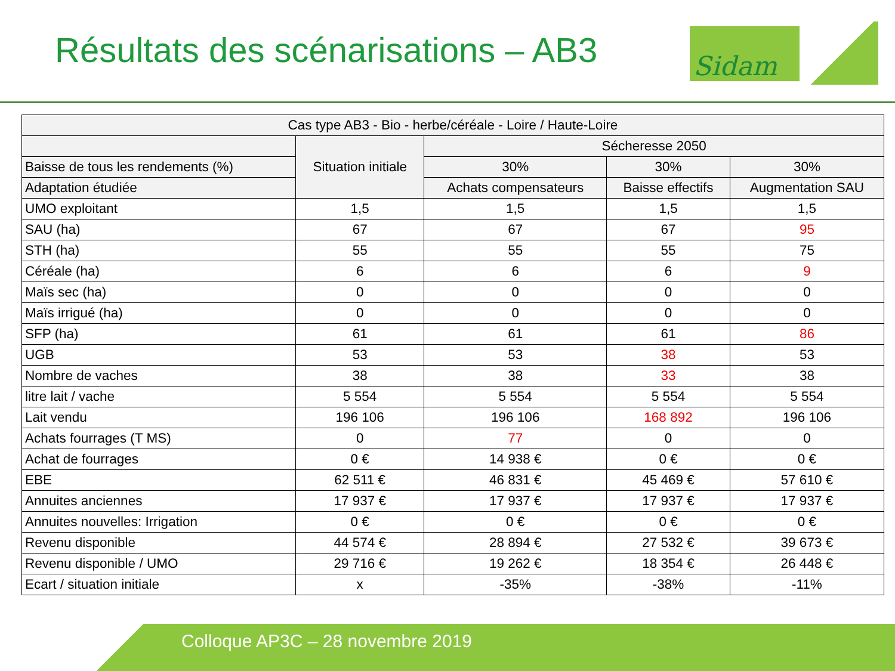Résultats des scénarisations – AB3
Sidam
| Cas type AB3 - Bio - herbe/céréale - Loire / Haute-Loire | | | | |
| --- | --- | --- | --- | --- |
| | Situation initiale | Sécheresse 2050 | | |
| Baisse de tous les rendements (%) | | 30% | 30% | 30% |
| Adaptation étudiée | | Achats compensateurs | Baisse effectifs | Augmentation SAU |
| UMO exploitant | 1,5 | 1,5 | 1,5 | 1,5 |
| SAU (ha) | 67 | 67 | 67 | 95 |
| STH (ha) | 55 | 55 | 55 | 75 |
| Céréale (ha) | 6 | 6 | 6 | 9 |
| Maïs sec (ha) | 0 | 0 | 0 | 0 |
| Maïs irrigué (ha) | 0 | 0 | 0 | 0 |
| SFP (ha) | 61 | 61 | 61 | 86 |
| UGB | 53 | 53 | 38 | 53 |
| Nombre de vaches | 38 | 38 | 33 | 38 |
| litre lait / vache | 5 554 | 5 554 | 5 554 | 5 554 |
| Lait vendu | 196 106 | 196 106 | 168 892 | 196 106 |
| Achats fourrages (T MS) | 0 | 77 | 0 | 0 |
| Achat de fourrages | 0 € | 14 938 € | 0 € | 0 € |
| EBE | 62 511 € | 46 831 € | 45 469 € | 57 610 € |
| Annuites anciennes | 17 937 € | 17 937 € | 17 937 € | 17 937 € |
| Annuites nouvelles: Irrigation | 0 € | 0 € | 0 € | 0 € |
| Revenu disponible | 44 574 € | 28 894 € | 27 532 € | 39 673 € |
| Revenu disponible / UMO | 29 716 € | 19 262 € | 18 354 € | 26 448 € |
| Ecart / situation initiale | x | -35% | -38% | -11% |
Colloque AP3C – 28 novembre 2019